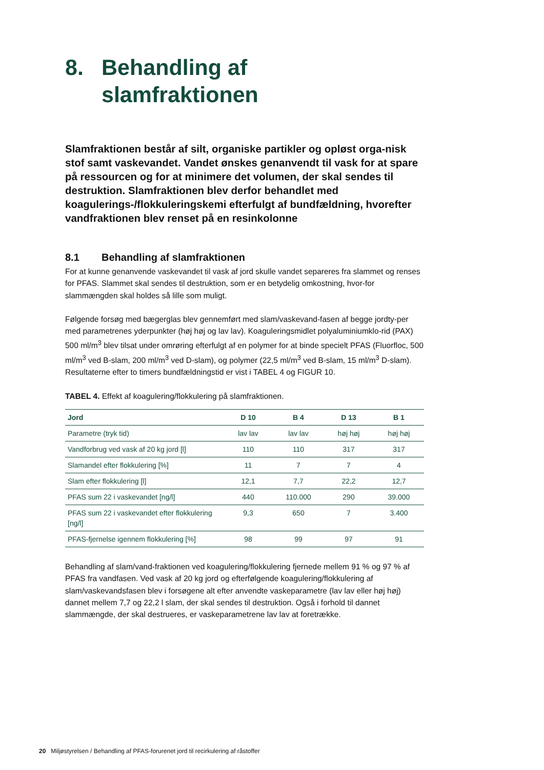8. Behandling af
slamfraktionen
Slamfraktionen består af silt, organiske partikler og opløst orga-nisk stof samt vaskevandet. Vandet ønskes genanvendt til vask for at spare på ressourcen og for at minimere det volumen, der skal sendes til destruktion. Slamfraktionen blev derfor behandlet med koagulerings-/flokkuleringskemi efterfulgt af bundfældning, hvorefter vandfraktionen blev renset på en resinkolonne
8.1 Behandling af slamfraktionen
For at kunne genanvende vaskevandet til vask af jord skulle vandet separeres fra slammet og renses for PFAS. Slammet skal sendes til destruktion, som er en betydelig omkostning, hvor-for slammængden skal holdes så lille som muligt.
Følgende forsøg med bægerglas blev gennemført med slam/vaskevand-fasen af begge jordty-per med parametrenes yderpunkter (høj høj og lav lav). Koaguleringsmidlet polyaluminiumklo-rid (PAX) 500 ml/m<sup>3</sup> blev tilsat under omrøring efterfulgt af en polymer for at binde specielt PFAS (Fluorfloc, 500 ml/m<sup>3</sup> ved B-slam, 200 ml/m<sup>3</sup> ved D-slam), og polymer (22,5 ml/m<sup>3</sup> ved B-slam, 15 ml/m<sup>3</sup> D-slam). Resultaterne efter to timers bundfældningstid er vist i TABEL 4 og FIGUR 10.
TABEL 4. Effekt af koagulering/flokkulering på slamfraktionen.
| Jord | D 10 | B 4 | D 13 | B 1 |
| --- | --- | --- | --- | --- |
| Parametre (tryk tid) | lav lav | lav lav | høj høj | høj høj |
| Vandforbrug ved vask af 20 kg jord [l] | 110 | 110 | 317 | 317 |
| Slamandel efter flokkulering [%] | 11 | 7 | 7 | 4 |
| Slam efter flokkulering [l] | 12,1 | 7,7 | 22,2 | 12,7 |
| PFAS sum 22 i vaskevandet [ng/l] | 440 | 110.000 | 290 | 39.000 |
| PFAS sum 22 i vaskevandet efter flokkulering [ng/l] | 9,3 | 650 | 7 | 3.400 |
| PFAS-fjernelse igennem flokkulering [%] | 98 | 99 | 97 | 91 |
Behandling af slam/vand-fraktionen ved koagulering/flokkulering fjernede mellem 91 % og 97 % af PFAS fra vandfasen. Ved vask af 20 kg jord og efterfølgende koagulering/flokkulering af slam/vaskevandsfasen blev i forsøgene alt efter anvendte vaskeparametre (lav lav eller høj høj) dannet mellem 7,7 og 22,2 l slam, der skal sendes til destruktion. Også i forhold til dannet slammængde, der skal destrueres, er vaskeparametrene lav lav at foretrække.
20 Miljøstyrelsen / Behandling af PFAS-forurenet jord til recirkulering af råstoffer